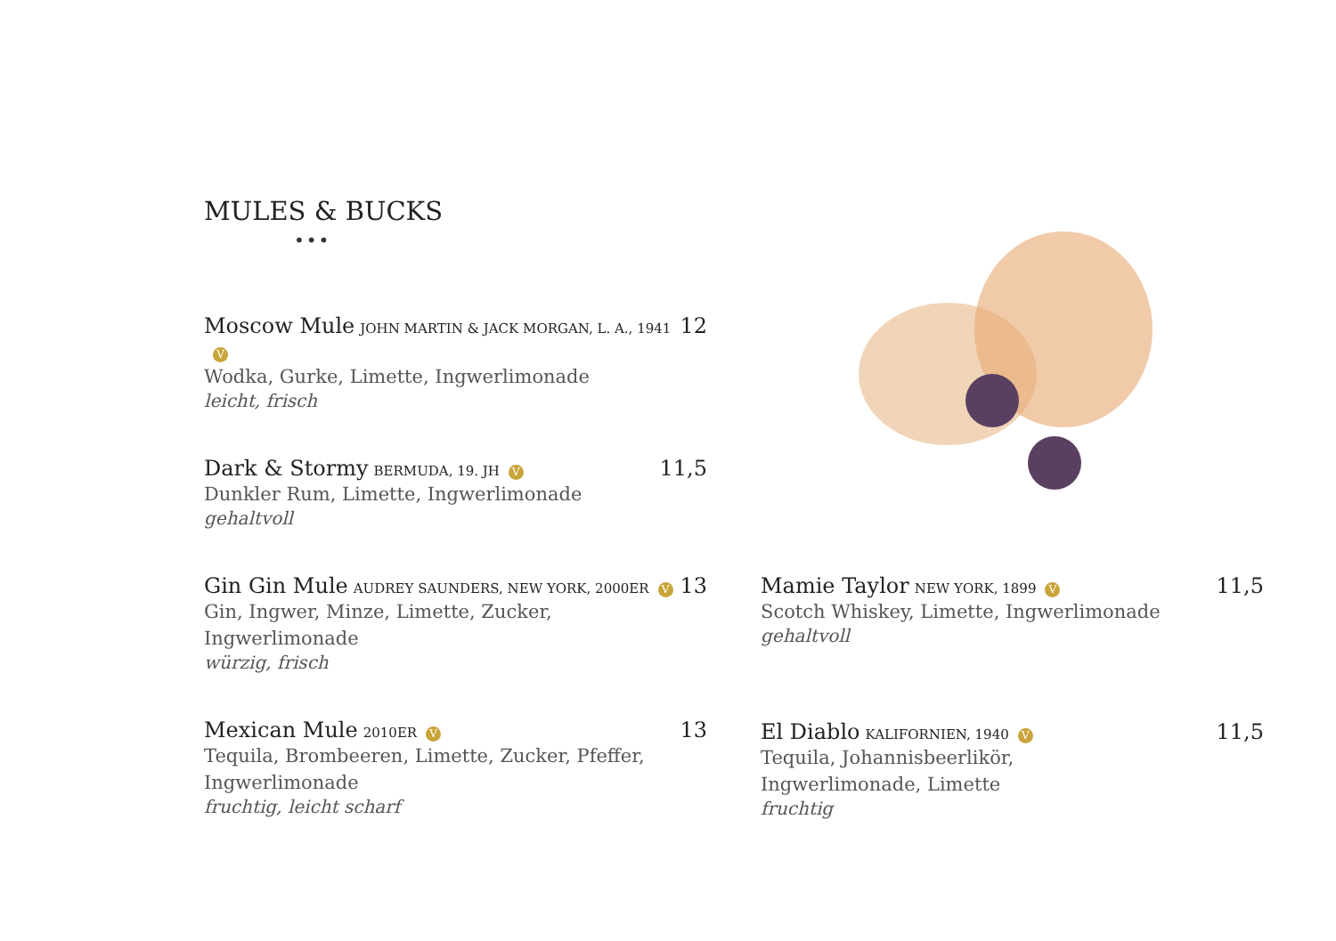MULES & BUCKS
•••
Moscow Mule JOHN MARTIN & JACK MORGAN, L. A., 1941 V 12
Wodka, Gurke, Limette, Ingwerlimonade
leicht, frisch
Dark & Stormy BERMUDA, 19. JH V 11,5
Dunkler Rum, Limette, Ingwerlimonade
gehaltvoll
Gin Gin Mule AUDREY SAUNDERS, NEW YORK, 2000ER V 13
Gin, Ingwer, Minze, Limette, Zucker,
Ingwerlimonade
würzig, frisch
Mexican Mule 2010ER V 13
Tequila, Brombeeren, Limette, Zucker, Pfeffer,
Ingwerlimonade
fruchtig, leicht scharf
Mamie Taylor NEW YORK, 1899 V 11,5
Scotch Whiskey, Limette, Ingwerlimonade
gehaltvoll
El Diablo KALIFORNIEN, 1940 V 11,5
Tequila, Johannisbeerlikör,
Ingwerlimonade, Limette
fruchtig